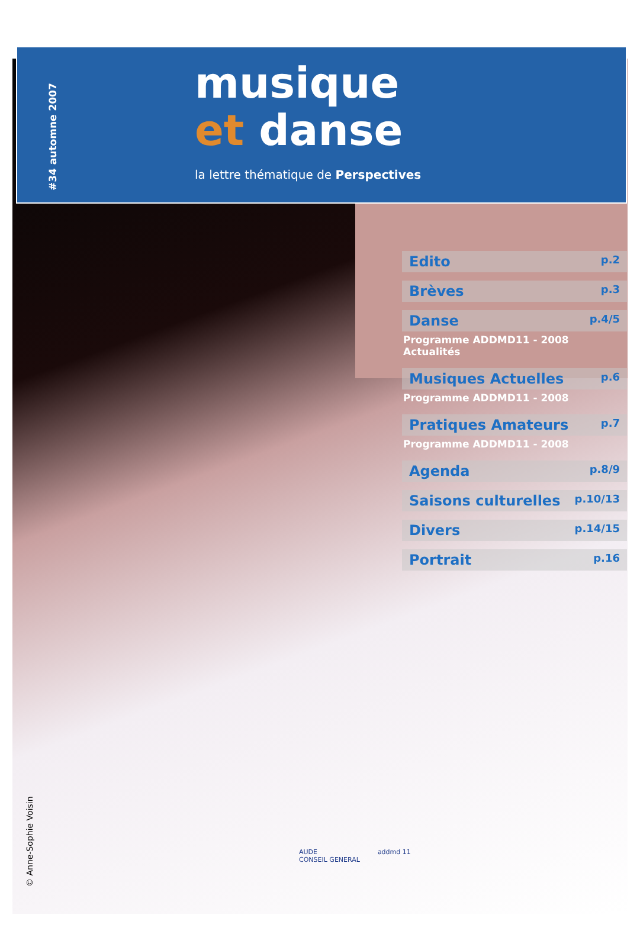#34 automne 2007
musique
et danse
la lettre thématique de Perspectives
Edito p.2
Brèves p.3
Danse p.4/5
Programme ADDMD11 - 2008
Actualités
Musiques Actuelles p.6
Programme ADDMD11 - 2008
Pratiques Amateurs p.7
Programme ADDMD11 - 2008
Agenda p.8/9
Saisons culturelles p.10/13
Divers p.14/15
Portrait p.16
© Anne-Sophie Voisin
AUDE
CONSEIL GENERAL
addmd 11